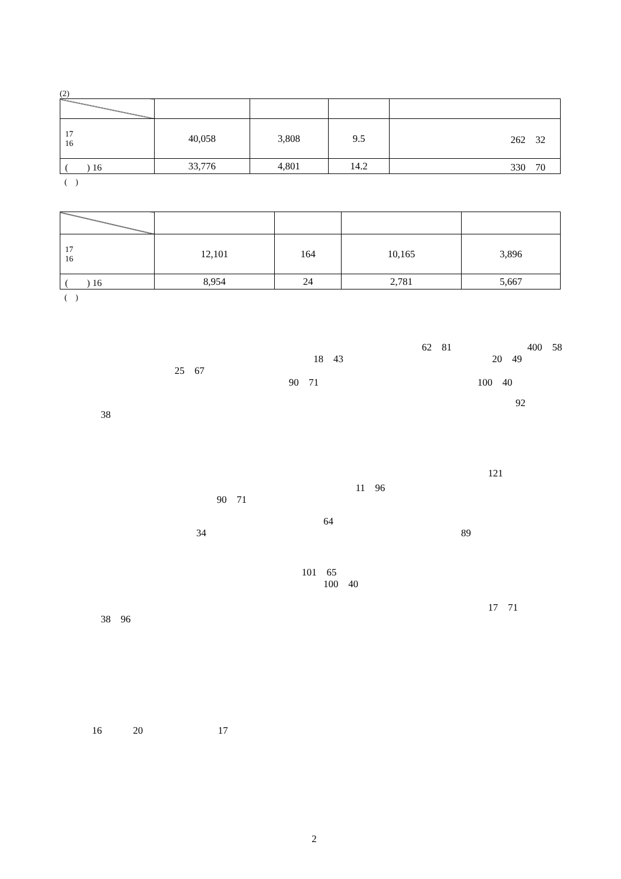(2)
| 17 16 | 40,058 | 3,808 | 9.5 | 262 32 |
| ( ) 16 | 33,776 | 4,801 | 14.2 | 330 70 |
(　)
| 17 16 | 12,101 | 164 | 10,165 | 3,896 |
| ( ) 16 | 8,954 | 24 | 2,781 | 5,667 |
(　)
62　81 400　58
18　43 20　49
25　67 90　71 100　40 92
38 121
11　96
90　71 64
34 89
101　65 100　40 17　71
38　96
16 20 17 2